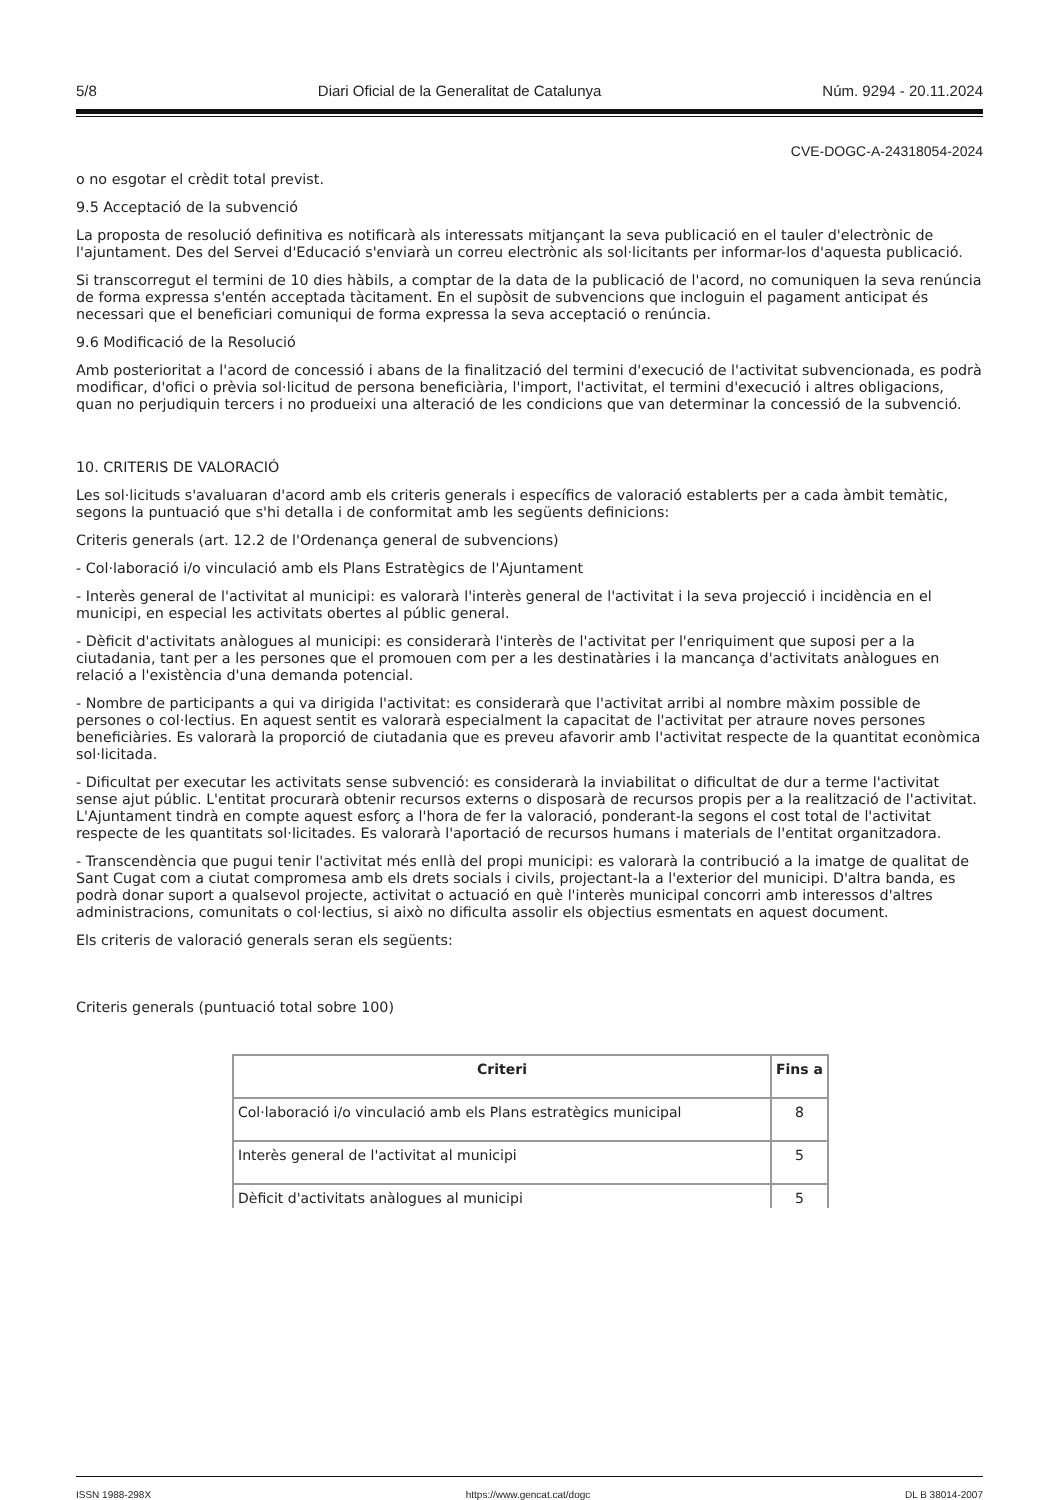5/8 Diari Oficial de la Generalitat de Catalunya Núm. 9294 - 20.11.2024
CVE-DOGC-A-24318054-2024
o no esgotar el crèdit total previst.
9.5 Acceptació de la subvenció
La proposta de resolució definitiva es notificarà als interessats mitjançant la seva publicació en el tauler d'electrònic de l'ajuntament. Des del Servei d'Educació s'enviarà un correu electrònic als sol·licitants per informar-los d'aquesta publicació.
Si transcorregut el termini de 10 dies hàbils, a comptar de la data de la publicació de l'acord, no comuniquen la seva renúncia de forma expressa s'entén acceptada tàcitament. En el supòsit de subvencions que incloguin el pagament anticipat és necessari que el beneficiari comuniqui de forma expressa la seva acceptació o renúncia.
9.6 Modificació de la Resolució
Amb posterioritat a l'acord de concessió i abans de la finalització del termini d'execució de l'activitat subvencionada, es podrà modificar, d'ofici o prèvia sol·licitud de persona beneficiària, l'import, l'activitat, el termini d'execució i altres obligacions, quan no perjudiquin tercers i no produeixi una alteració de les condicions que van determinar la concessió de la subvenció.
10. CRITERIS DE VALORACIÓ
Les sol·licituds s'avaluaran d'acord amb els criteris generals i específics de valoració establerts per a cada àmbit temàtic, segons la puntuació que s'hi detalla i de conformitat amb les següents definicions:
Criteris generals (art. 12.2 de l'Ordenança general de subvencions)
- Col·laboració i/o vinculació amb els Plans Estratègics de l'Ajuntament
- Interès general de l'activitat al municipi: es valorarà l'interès general de l'activitat i la seva projecció i incidència en el municipi, en especial les activitats obertes al públic general.
- Dèficit d'activitats anàlogues al municipi: es considerarà l'interès de l'activitat per l'enriquiment que suposi per a la ciutadania, tant per a les persones que el promouen com per a les destinatàries i la mancança d'activitats anàlogues en relació a l'existència d'una demanda potencial.
- Nombre de participants a qui va dirigida l'activitat: es considerarà que l'activitat arribi al nombre màxim possible de persones o col·lectius. En aquest sentit es valorarà especialment la capacitat de l'activitat per atraure noves persones beneficiàries. Es valorarà la proporció de ciutadania que es preveu afavorir amb l'activitat respecte de la quantitat econòmica sol·licitada.
- Dificultat per executar les activitats sense subvenció: es considerarà la inviabilitat o dificultat de dur a terme l'activitat sense ajut públic. L'entitat procurarà obtenir recursos externs o disposarà de recursos propis per a la realització de l'activitat. L'Ajuntament tindrà en compte aquest esforç a l'hora de fer la valoració, ponderant-la segons el cost total de l'activitat respecte de les quantitats sol·licitades. Es valorarà l'aportació de recursos humans i materials de l'entitat organitzadora.
- Transcendència que pugui tenir l'activitat més enllà del propi municipi: es valorarà la contribució a la imatge de qualitat de Sant Cugat com a ciutat compromesa amb els drets socials i civils, projectant-la a l'exterior del municipi. D'altra banda, es podrà donar suport a qualsevol projecte, activitat o actuació en què l'interès municipal concorri amb interessos d'altres administracions, comunitats o col·lectius, si això no dificulta assolir els objectius esmentats en aquest document.
Els criteris de valoració generals seran els següents:
Criteris generals (puntuació total sobre 100)
| Criteri | Fins a |
| --- | --- |
| Col·laboració i/o vinculació amb els Plans estratègics municipal | 8 |
| Interès general de l'activitat al municipi | 5 |
| Dèficit d'activitats anàlogues al municipi | 5 |
ISSN 1988-298X https://www.gencat.cat/dogc DL B 38014-2007